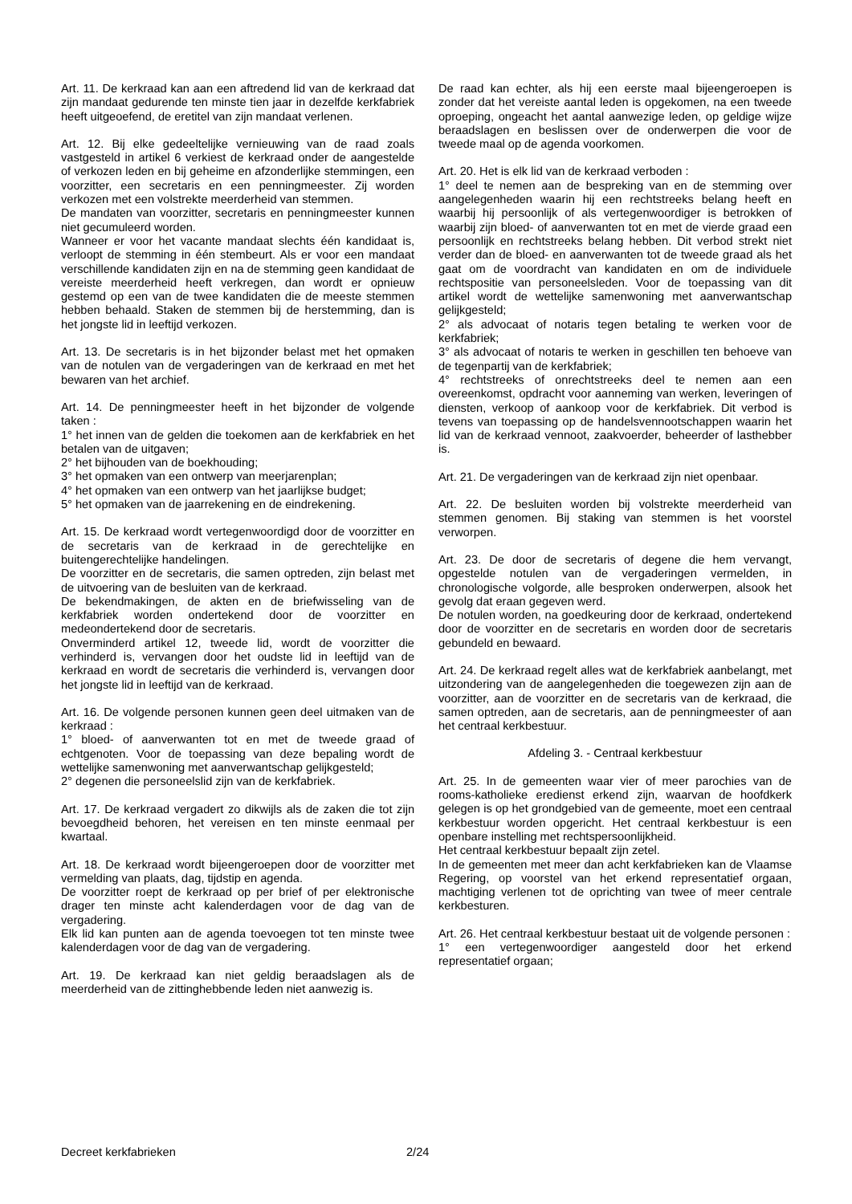Art. 11. De kerkraad kan aan een aftredend lid van de kerkraad dat zijn mandaat gedurende ten minste tien jaar in dezelfde kerkfabriek heeft uitgeoefend, de eretitel van zijn mandaat verlenen.
Art. 12. Bij elke gedeeltelijke vernieuwing van de raad zoals vastgesteld in artikel 6 verkiest de kerkraad onder de aangestelde of verkozen leden en bij geheime en afzonderlijke stemmingen, een voorzitter, een secretaris en een penningmeester. Zij worden verkozen met een volstrekte meerderheid van stemmen.
De mandaten van voorzitter, secretaris en penningmeester kunnen niet gecumuleerd worden.
Wanneer er voor het vacante mandaat slechts één kandidaat is, verloopt de stemming in één stembeurt. Als er voor een mandaat verschillende kandidaten zijn en na de stemming geen kandidaat de vereiste meerderheid heeft verkregen, dan wordt er opnieuw gestemd op een van de twee kandidaten die de meeste stemmen hebben behaald. Staken de stemmen bij de herstemming, dan is het jongste lid in leeftijd verkozen.
Art. 13. De secretaris is in het bijzonder belast met het opmaken van de notulen van de vergaderingen van de kerkraad en met het bewaren van het archief.
Art. 14. De penningmeester heeft in het bijzonder de volgende taken :
1° het innen van de gelden die toekomen aan de kerkfabriek en het betalen van de uitgaven;
2° het bijhouden van de boekhouding;
3° het opmaken van een ontwerp van meerjarenplan;
4° het opmaken van een ontwerp van het jaarlijkse budget;
5° het opmaken van de jaarrekening en de eindrekening.
Art. 15. De kerkraad wordt vertegenwoordigd door de voorzitter en de secretaris van de kerkraad in de gerechtelijke en buitengerechtelijke handelingen.
De voorzitter en de secretaris, die samen optreden, zijn belast met de uitvoering van de besluiten van de kerkraad.
De bekendmakingen, de akten en de briefwisseling van de kerkfabriek worden ondertekend door de voorzitter en medeondertekend door de secretaris.
Onverminderd artikel 12, tweede lid, wordt de voorzitter die verhinderd is, vervangen door het oudste lid in leeftijd van de kerkraad en wordt de secretaris die verhinderd is, vervangen door het jongste lid in leeftijd van de kerkraad.
Art. 16. De volgende personen kunnen geen deel uitmaken van de kerkraad :
1° bloed- of aanverwanten tot en met de tweede graad of echtgenoten. Voor de toepassing van deze bepaling wordt de wettelijke samenwoning met aanverwantschap gelijkgesteld;
2° degenen die personeelslid zijn van de kerkfabriek.
Art. 17. De kerkraad vergadert zo dikwijls als de zaken die tot zijn bevoegdheid behoren, het vereisen en ten minste eenmaal per kwartaal.
Art. 18. De kerkraad wordt bijeengeroepen door de voorzitter met vermelding van plaats, dag, tijdstip en agenda.
De voorzitter roept de kerkraad op per brief of per elektronische drager ten minste acht kalenderdagen voor de dag van de vergadering.
Elk lid kan punten aan de agenda toevoegen tot ten minste twee kalenderdagen voor de dag van de vergadering.
Art. 19. De kerkraad kan niet geldig beraadslagen als de meerderheid van de zittinghebbende leden niet aanwezig is.
De raad kan echter, als hij een eerste maal bijeengeroepen is zonder dat het vereiste aantal leden is opgekomen, na een tweede oproeping, ongeacht het aantal aanwezige leden, op geldige wijze beraadslagen en beslissen over de onderwerpen die voor de tweede maal op de agenda voorkomen.
Art. 20. Het is elk lid van de kerkraad verboden :
1° deel te nemen aan de bespreking van en de stemming over aangelegenheden waarin hij een rechtstreeks belang heeft en waarbij hij persoonlijk of als vertegenwoordiger is betrokken of waarbij zijn bloed- of aanverwanten tot en met de vierde graad een persoonlijk en rechtstreeks belang hebben. Dit verbod strekt niet verder dan de bloed- en aanverwanten tot de tweede graad als het gaat om de voordracht van kandidaten en om de individuele rechtspositie van personeelsleden. Voor de toepassing van dit artikel wordt de wettelijke samenwoning met aanverwantschap gelijkgesteld;
2° als advocaat of notaris tegen betaling te werken voor de kerkfabriek;
3° als advocaat of notaris te werken in geschillen ten behoeve van de tegenpartij van de kerkfabriek;
4° rechtstreeks of onrechtstreeks deel te nemen aan een overeenkomst, opdracht voor aanneming van werken, leveringen of diensten, verkoop of aankoop voor de kerkfabriek. Dit verbod is tevens van toepassing op de handelsvennootschappen waarin het lid van de kerkraad vennoot, zaakvoerder, beheerder of lasthebber is.
Art. 21. De vergaderingen van de kerkraad zijn niet openbaar.
Art. 22. De besluiten worden bij volstrekte meerderheid van stemmen genomen. Bij staking van stemmen is het voorstel verworpen.
Art. 23. De door de secretaris of degene die hem vervangt, opgestelde notulen van de vergaderingen vermelden, in chronologische volgorde, alle besproken onderwerpen, alsook het gevolg dat eraan gegeven werd.
De notulen worden, na goedkeuring door de kerkraad, ondertekend door de voorzitter en de secretaris en worden door de secretaris gebundeld en bewaard.
Art. 24. De kerkraad regelt alles wat de kerkfabriek aanbelangt, met uitzondering van de aangelegenheden die toegewezen zijn aan de voorzitter, aan de voorzitter en de secretaris van de kerkraad, die samen optreden, aan de secretaris, aan de penningmeester of aan het centraal kerkbestuur.
Afdeling 3. - Centraal kerkbestuur
Art. 25. In de gemeenten waar vier of meer parochies van de rooms-katholieke eredienst erkend zijn, waarvan de hoofdkerk gelegen is op het grondgebied van de gemeente, moet een centraal kerkbestuur worden opgericht. Het centraal kerkbestuur is een openbare instelling met rechtspersoonlijkheid.
Het centraal kerkbestuur bepaalt zijn zetel.
In de gemeenten met meer dan acht kerkfabrieken kan de Vlaamse Regering, op voorstel van het erkend representatief orgaan, machtiging verlenen tot de oprichting van twee of meer centrale kerkbesturen.
Art. 26. Het centraal kerkbestuur bestaat uit de volgende personen :
1° een vertegenwoordiger aangesteld door het erkend representatief orgaan;
Decreet kerkfabrieken 2/24